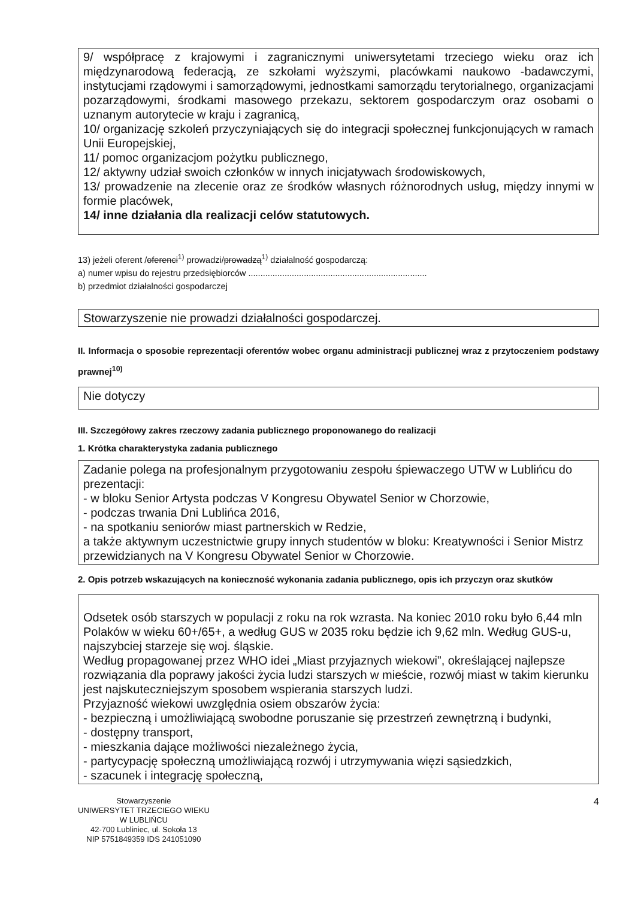9/ współpracę z krajowymi i zagranicznymi uniwersytetami trzeciego wieku oraz ich międzynarodową federacją, ze szkołami wyższymi, placówkami naukowo -badawczymi, instytucjami rządowymi i samorządowymi, jednostkami samorządu terytorialnego, organizacjami pozarządowymi, środkami masowego przekazu, sektorem gospodarczym oraz osobami o uznanym autorytecie w kraju i zagranicą,
10/ organizację szkoleń przyczyniających się do integracji społecznej funkcjonujących w ramach Unii Europejskiej,
11/ pomoc organizacjom pożytku publicznego,
12/ aktywny udział swoich członków w innych inicjatywach środowiskowych,
13/ prowadzenie na zlecenie oraz ze środków własnych różnorodnych usług, między innymi w formie placówek,
14/ inne działania dla realizacji celów statutowych.
13) jeżeli oferent /oferenci<sup>1)</sup> prowadzi/prowadzą<sup>1)</sup> działalność gospodarczą:
a) numer wpisu do rejestru przedsiębiorców ..........................................................................
b) przedmiot działalności gospodarczej
Stowarzyszenie nie prowadzi działalności gospodarczej.
II. Informacja o sposobie reprezentacji oferentów wobec organu administracji publicznej wraz z przytoczeniem podstawy prawnej<sup>10)</sup>
Nie dotyczy
III. Szczegółowy zakres rzeczowy zadania publicznego proponowanego do realizacji
1. Krótka charakterystyka zadania publicznego
Zadanie polega na profesjonalnym przygotowaniu zespołu śpiewaczego UTW w Lublińcu do prezentacji:
- w bloku Senior Artysta podczas V Kongresu Obywatel Senior w Chorzowie,
- podczas trwania Dni Lublińca 2016,
- na spotkaniu seniorów miast partnerskich w Redzie,
a także aktywnym uczestnictwie grupy innych studentów w bloku: Kreatywności i Senior Mistrz przewidzianych na V Kongresu Obywatel Senior w Chorzowie.
2. Opis potrzeb wskazujących na konieczność wykonania zadania publicznego, opis ich przyczyn oraz skutków
Odsetek osób starszych w populacji z roku na rok wzrasta. Na koniec 2010 roku było 6,44 mln Polaków w wieku 60+/65+, a według GUS w 2035 roku będzie ich 9,62 mln. Według GUS-u, najszybciej starzeje się woj. śląskie.
Według propagowanej przez WHO idei „Miast przyjaznych wiekowi”, określającej najlepsze rozwiązania dla poprawy jakości życia ludzi starszych w mieście, rozwój miast w takim kierunku jest najskuteczniejszym sposobem wspierania starszych ludzi.
Przyjazność wiekowi uwzględnia osiem obszarów życia:
- bezpieczną i umożliwiającą swobodne poruszanie się przestrzeń zewnętrzną i budynki,
- dostępny transport,
- mieszkania dające możliwości niezależnego życia,
- partycypację społeczną umożliwiającą rozwój i utrzymywania więzi sąsiedzkich,
- szacunek i integrację społeczną,
Stowarzyszenie
UNIWERSYTET TRZECIEGO WIEKU
W LUBLIŃCU
42-700 Lubliniec, ul. Sokoła 13
NIP 5751849359 IDS 241051090
4